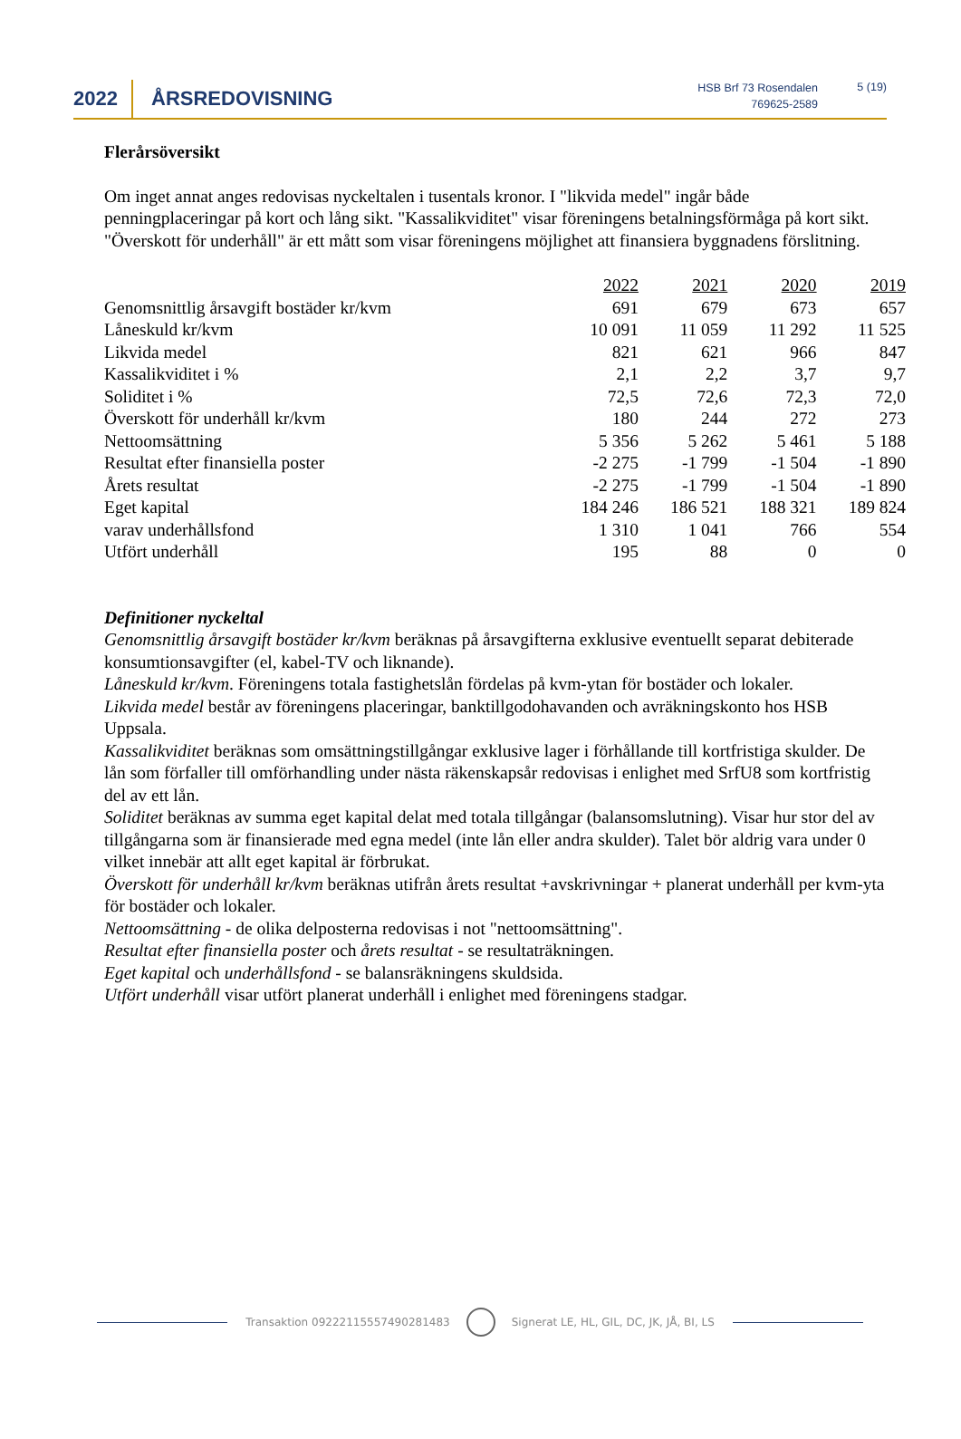2022
ÅRSREDOVISNING
HSB Brf 73 Rosendalen
769625-2589
5 (19)
Flerårsöversikt
Om inget annat anges redovisas nyckeltalen i tusentals kronor. I "likvida medel" ingår både penningplaceringar på kort och lång sikt. "Kassalikviditet" visar föreningens betalningsförmåga på kort sikt. "Överskott för underhåll" är ett mått som visar föreningens möjlighet att finansiera byggnadens förslitning.
| | 2022 | 2021 | 2020 | 2019 |
| --- | --- | --- | --- | --- |
| Genomsnittlig årsavgift bostäder kr/kvm | 691 | 679 | 673 | 657 |
| Låneskuld kr/kvm | 10 091 | 11 059 | 11 292 | 11 525 |
| Likvida medel | 821 | 621 | 966 | 847 |
| Kassalikviditet i % | 2,1 | 2,2 | 3,7 | 9,7 |
| Soliditet i % | 72,5 | 72,6 | 72,3 | 72,0 |
| Överskott för underhåll kr/kvm | 180 | 244 | 272 | 273 |
| Nettoomsättning | 5 356 | 5 262 | 5 461 | 5 188 |
| Resultat efter finansiella poster | -2 275 | -1 799 | -1 504 | -1 890 |
| Årets resultat | -2 275 | -1 799 | -1 504 | -1 890 |
| Eget kapital | 184 246 | 186 521 | 188 321 | 189 824 |
| varav underhållsfond | 1 310 | 1 041 | 766 | 554 |
| Utfört underhåll | 195 | 88 | 0 | 0 |
Definitioner nyckeltal
Genomsnittlig årsavgift bostäder kr/kvm beräknas på årsavgifterna exklusive eventuellt separat debiterade konsumtionsavgifter (el, kabel-TV och liknande).
Låneskuld kr/kvm. Föreningens totala fastighetslån fördelas på kvm-ytan för bostäder och lokaler.
Likvida medel består av föreningens placeringar, banktillgodohavanden och avräkningskonto hos HSB Uppsala.
Kassalikviditet beräknas som omsättningstillgångar exklusive lager i förhållande till kortfristiga skulder. De lån som förfaller till omförhandling under nästa räkenskapsår redovisas i enlighet med SrfU8 som kortfristig del av ett lån.
Soliditet beräknas av summa eget kapital delat med totala tillgångar (balansomslutning). Visar hur stor del av tillgångarna som är finansierade med egna medel (inte lån eller andra skulder). Talet bör aldrig vara under 0 vilket innebär att allt eget kapital är förbrukat.
Överskott för underhåll kr/kvm beräknas utifrån årets resultat +avskrivningar + planerat underhåll per kvm-yta för bostäder och lokaler.
Nettoomsättning - de olika delposterna redovisas i not "nettoomsättning".
Resultat efter finansiella poster och årets resultat - se resultaträkningen.
Eget kapital och underhållsfond - se balansräkningens skuldsida.
Utfört underhåll visar utfört planerat underhåll i enlighet med föreningens stadgar.
Transaktion 09222115557490281483 Signerat LE, HL, GIL, DC, JK, JÅ, BI, LS